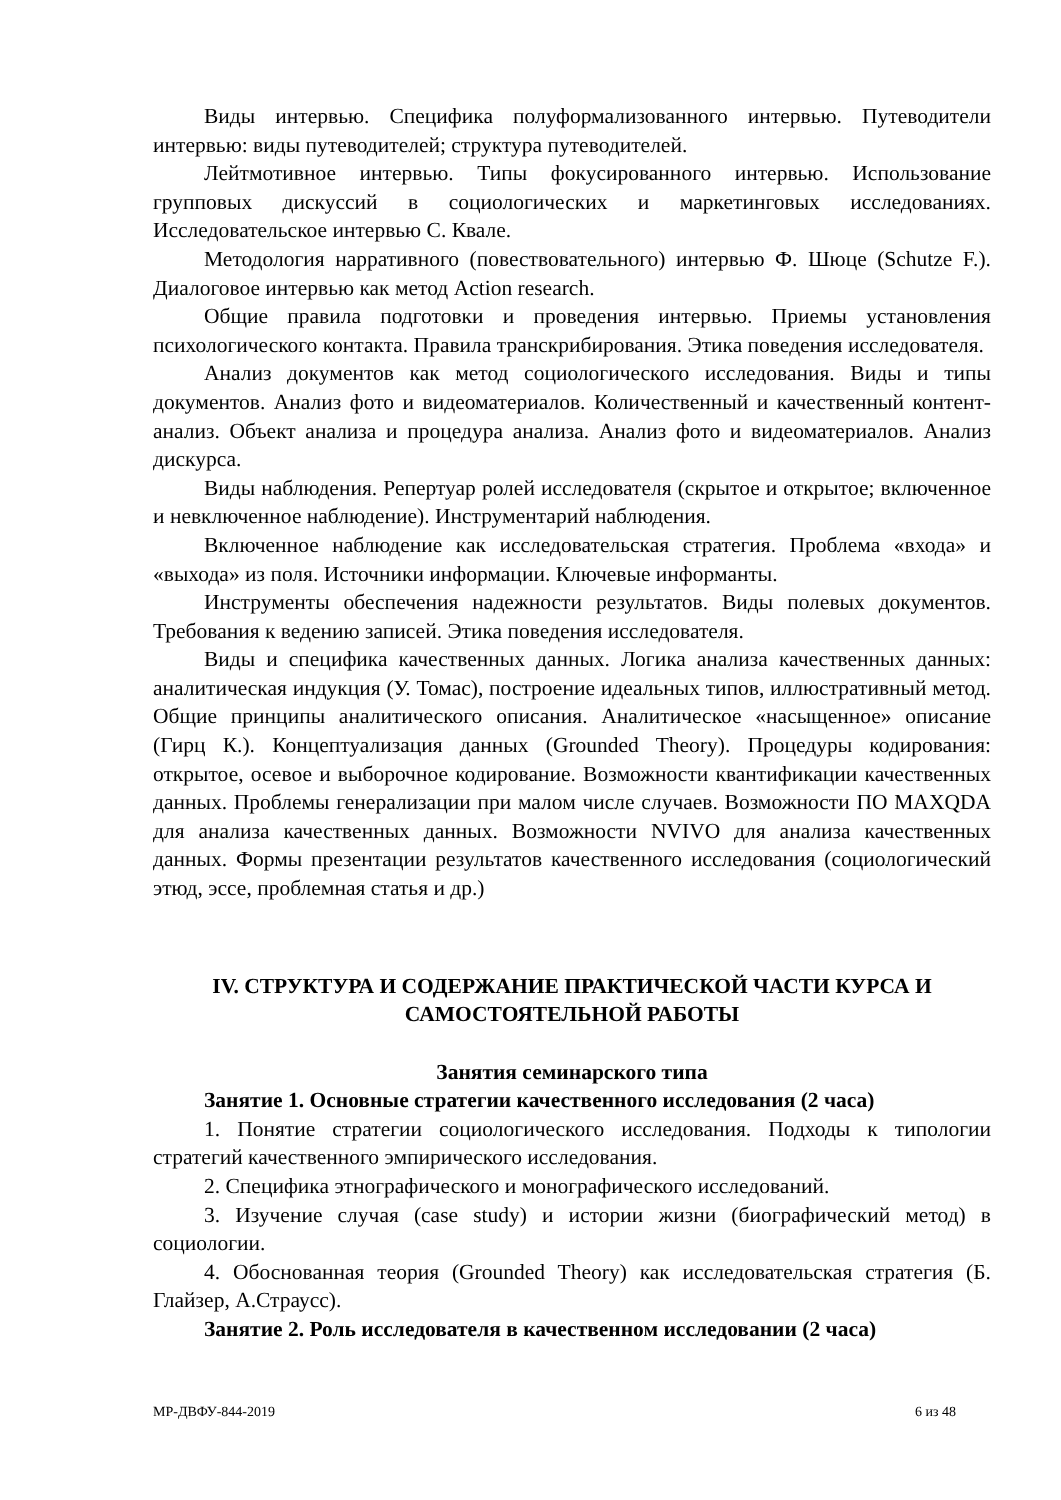Виды интервью. Специфика полуформализованного интервью. Путеводители интервью: виды путеводителей; структура путеводителей.
Лейтмотивное интервью. Типы фокусированного интервью. Использование групповых дискуссий в социологических и маркетинговых исследованиях. Исследовательское интервью С. Квале.
Методология нарративного (повествовательного) интервью Ф. Шюце (Schutze F.). Диалоговое интервью как метод Action research.
Общие правила подготовки и проведения интервью. Приемы установления психологического контакта. Правила транскрибирования. Этика поведения исследователя.
Анализ документов как метод социологического исследования. Виды и типы документов. Анализ фото и видеоматериалов. Количественный и качественный контент-анализ. Объект анализа и процедура анализа. Анализ фото и видеоматериалов. Анализ дискурса.
Виды наблюдения. Репертуар ролей исследователя (скрытое и открытое; включенное и невключенное наблюдение). Инструментарий наблюдения.
Включенное наблюдение как исследовательская стратегия. Проблема «входа» и «выхода» из поля. Источники информации. Ключевые информанты.
Инструменты обеспечения надежности результатов. Виды полевых документов. Требования к ведению записей. Этика поведения исследователя.
Виды и специфика качественных данных. Логика анализа качественных данных: аналитическая индукция (У. Томас), построение идеальных типов, иллюстративный метод. Общие принципы аналитического описания. Аналитическое «насыщенное» описание (Гирц К.). Концептуализация данных (Grounded Theory). Процедуры кодирования: открытое, осевое и выборочное кодирование. Возможности квантификации качественных данных. Проблемы генерализации при малом числе случаев. Возможности ПО MAXQDA для анализа качественных данных. Возможности NVIVO для анализа качественных данных. Формы презентации результатов качественного исследования (социологический этюд, эссе, проблемная статья и др.)
IV. СТРУКТУРА И СОДЕРЖАНИЕ ПРАКТИЧЕСКОЙ ЧАСТИ КУРСА И САМОСТОЯТЕЛЬНОЙ РАБОТЫ
Занятия семинарского типа
Занятие 1. Основные стратегии качественного исследования (2 часа)
1. Понятие стратегии социологического исследования. Подходы к типологии стратегий качественного эмпирического исследования.
2. Специфика этнографического и монографического исследований.
3. Изучение случая (case study) и истории жизни (биографический метод) в социологии.
4. Обоснованная теория (Grounded Theory) как исследовательская стратегия (Б. Глайзер, А.Страусс).
Занятие 2. Роль исследователя в качественном исследовании (2 часа)
МР-ДВФУ-844-2019 6 из 48